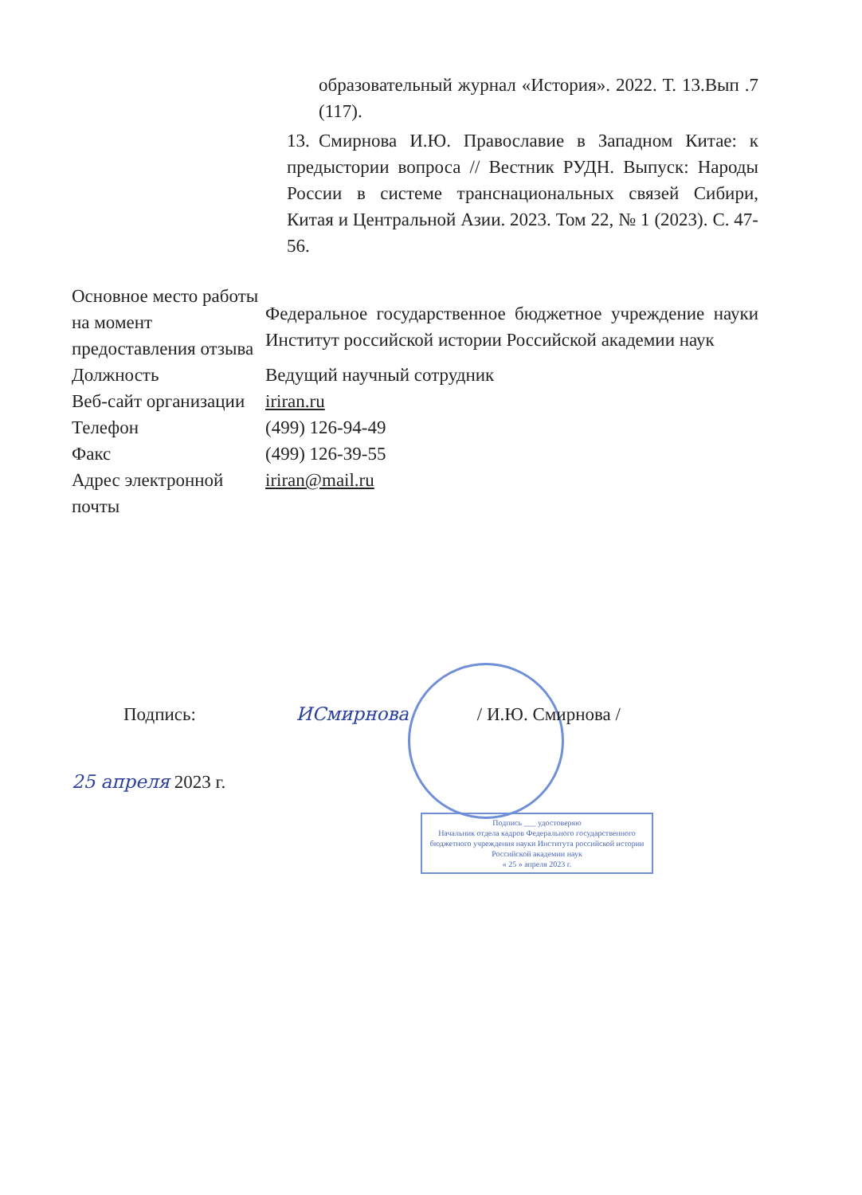образовательный журнал «История». 2022. Т. 13.Вып .7 (117).
13. Смирнова И.Ю. Православие в Западном Китае: к предыстории вопроса // Вестник РУДН. Выпуск: Народы России в системе транснациональных связей Сибири, Китая и Центральной Азии. 2023. Том 22, № 1 (2023). С. 47-56.
| Основное место работы на момент предоставления отзыва | Федеральное государственное бюджетное учреждение науки Институт российской истории Российской академии наук |
| Должность | Ведущий научный сотрудник |
| Веб-сайт организации | iriran.ru |
| Телефон | (499) 126-94-49 |
| Факс | (499) 126-39-55 |
| Адрес электронной почты | iriran@mail.ru |
Подпись: ИСмирнова / И.Ю. Смирнова /
25 апреля 2023 г.
Подпись ___ удостоверяю
Начальник отдела кадров Федерального государственного бюджетного учреждения науки Института российской истории Российской академии наук
« 25 » апреля 2023 г.